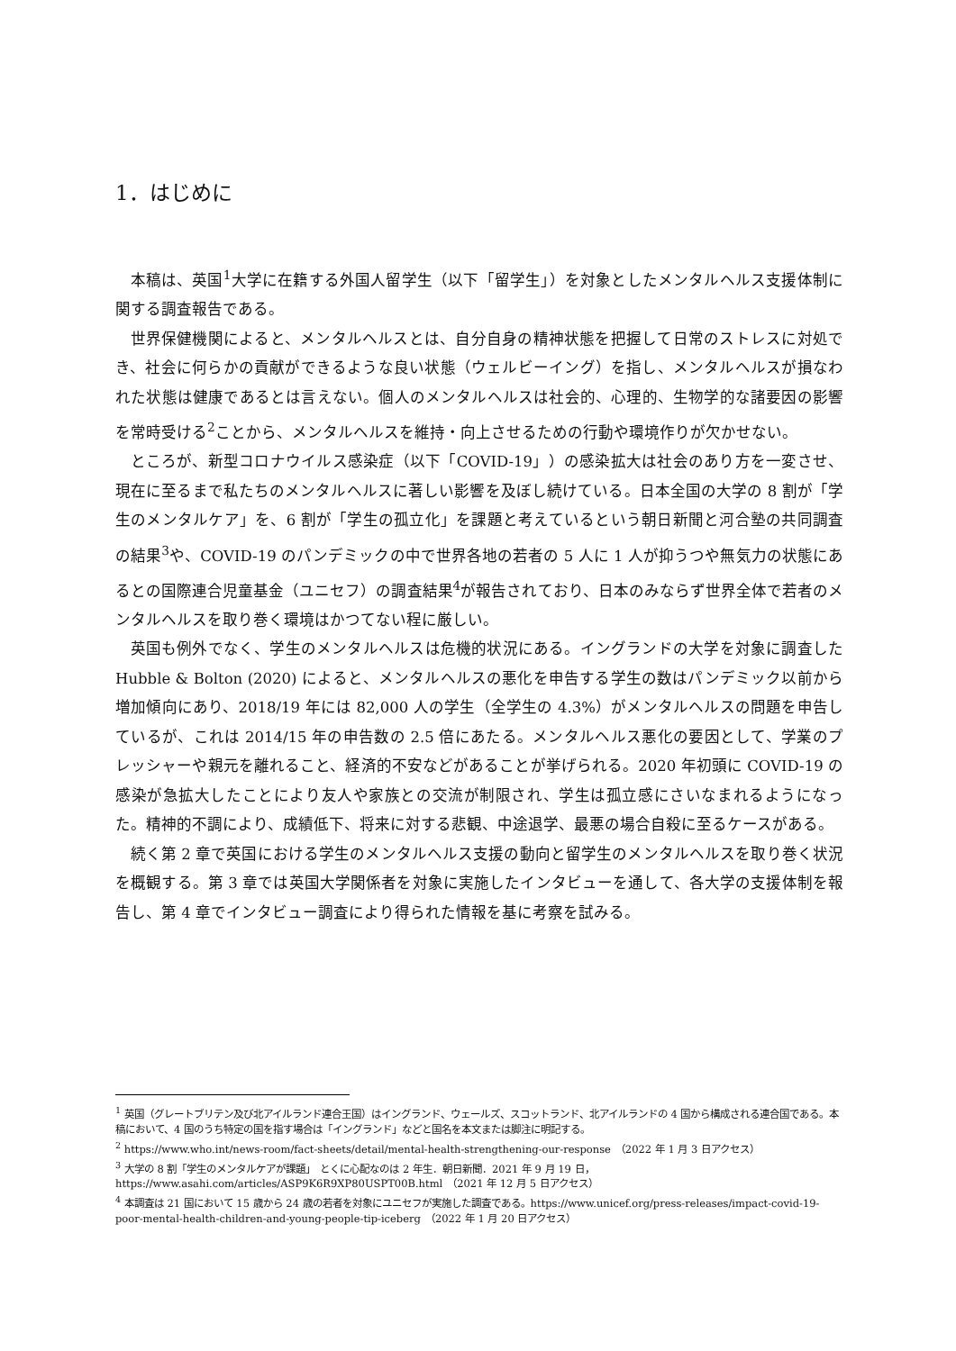1．はじめに
本稿は、英国<sup>1</sup>大学に在籍する外国人留学生（以下「留学生」）を対象としたメンタルヘルス支援体制に関する調査報告である。
世界保健機関によると、メンタルヘルスとは、自分自身の精神状態を把握して日常のストレスに対処でき、社会に何らかの貢献ができるような良い状態（ウェルビーイング）を指し、メンタルヘルスが損なわれた状態は健康であるとは言えない。個人のメンタルヘルスは社会的、心理的、生物学的な諸要因の影響を常時受ける<sup>2</sup>ことから、メンタルヘルスを維持・向上させるための行動や環境作りが欠かせない。
ところが、新型コロナウイルス感染症（以下「COVID-19」）の感染拡大は社会のあり方を一変させ、現在に至るまで私たちのメンタルヘルスに著しい影響を及ぼし続けている。日本全国の大学の 8 割が「学生のメンタルケア」を、6 割が「学生の孤立化」を課題と考えているという朝日新聞と河合塾の共同調査の結果<sup>3</sup>や、COVID-19 のパンデミックの中で世界各地の若者の 5 人に 1 人が抑うつや無気力の状態にあるとの国際連合児童基金（ユニセフ）の調査結果<sup>4</sup>が報告されており、日本のみならず世界全体で若者のメンタルヘルスを取り巻く環境はかつてない程に厳しい。
英国も例外でなく、学生のメンタルヘルスは危機的状況にある。イングランドの大学を対象に調査した Hubble & Bolton (2020) によると、メンタルヘルスの悪化を申告する学生の数はパンデミック以前から増加傾向にあり、2018/19 年には 82,000 人の学生（全学生の 4.3%）がメンタルヘルスの問題を申告しているが、これは 2014/15 年の申告数の 2.5 倍にあたる。メンタルヘルス悪化の要因として、学業のプレッシャーや親元を離れること、経済的不安などがあることが挙げられる。2020 年初頭に COVID-19 の感染が急拡大したことにより友人や家族との交流が制限され、学生は孤立感にさいなまれるようになった。精神的不調により、成績低下、将来に対する悲観、中途退学、最悪の場合自殺に至るケースがある。
続く第 2 章で英国における学生のメンタルヘルス支援の動向と留学生のメンタルヘルスを取り巻く状況を概観する。第 3 章では英国大学関係者を対象に実施したインタビューを通して、各大学の支援体制を報告し、第 4 章でインタビュー調査により得られた情報を基に考察を試みる。
<sup>1</sup> 英国（グレートブリテン及び北アイルランド連合王国）はイングランド、ウェールズ、スコットランド、北アイルランドの 4 国から構成される連合国である。本稿において、4 国のうち特定の国を指す場合は「イングランド」などと国名を本文または脚注に明記する。
<sup>2</sup> https://www.who.int/news-room/fact-sheets/detail/mental-health-strengthening-our-response　（2022 年 1 月 3 日アクセス）
<sup>3</sup> 大学の 8 割「学生のメンタルケアが課題」　とくに心配なのは 2 年生．朝日新聞．2021 年 9 月 19 日，https://www.asahi.com/articles/ASP9K6R9XP80USPT00B.html　（2021 年 12 月 5 日アクセス）
<sup>4</sup> 本調査は 21 国において 15 歳から 24 歳の若者を対象にユニセフが実施した調査である。https://www.unicef.org/press-releases/impact-covid-19-poor-mental-health-children-and-young-people-tip-iceberg　（2022 年 1 月 20 日アクセス）